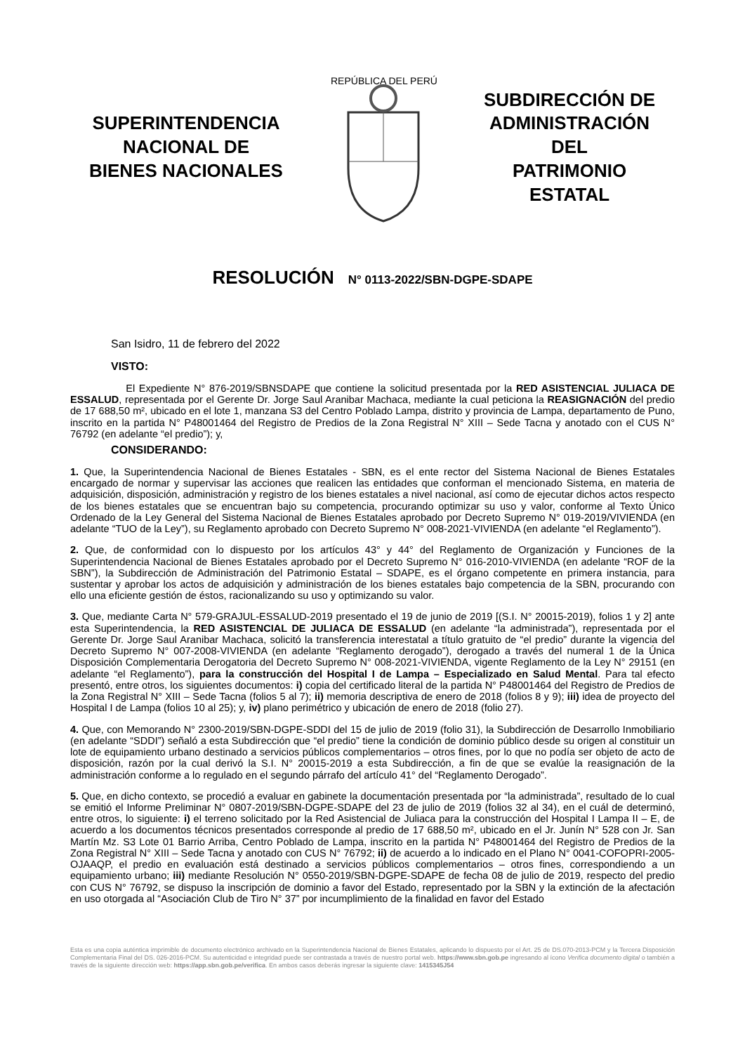SUPERINTENDENCIA
NACIONAL DE
BIENES NACIONALES
REPÚBLICA DEL PERÚ
SUBDIRECCIÓN DE
ADMINISTRACIÓN
DEL
PATRIMONIO
ESTATAL
RESOLUCIÓN N° 0113-2022/SBN-DGPE-SDAPE
San Isidro, 11 de febrero del 2022
VISTO:
El Expediente N° 876-2019/SBNSDAPE que contiene la solicitud presentada por la RED ASISTENCIAL JULIACA DE ESSALUD, representada por el Gerente Dr. Jorge Saul Aranibar Machaca, mediante la cual peticiona la REASIGNACIÓN del predio de 17 688,50 m², ubicado en el lote 1, manzana S3 del Centro Poblado Lampa, distrito y provincia de Lampa, departamento de Puno, inscrito en la partida N° P48001464 del Registro de Predios de la Zona Registral N° XIII – Sede Tacna y anotado con el CUS N° 76792 (en adelante “el predio”); y,
CONSIDERANDO:
1. Que, la Superintendencia Nacional de Bienes Estatales - SBN, es el ente rector del Sistema Nacional de Bienes Estatales encargado de normar y supervisar las acciones que realicen las entidades que conforman el mencionado Sistema, en materia de adquisición, disposición, administración y registro de los bienes estatales a nivel nacional, así como de ejecutar dichos actos respecto de los bienes estatales que se encuentran bajo su competencia, procurando optimizar su uso y valor, conforme al Texto Único Ordenado de la Ley General del Sistema Nacional de Bienes Estatales aprobado por Decreto Supremo N° 019-2019/VIVIENDA (en adelante “TUO de la Ley”), su Reglamento aprobado con Decreto Supremo N° 008-2021-VIVIENDA (en adelante “el Reglamento”).
2. Que, de conformidad con lo dispuesto por los artículos 43° y 44° del Reglamento de Organización y Funciones de la Superintendencia Nacional de Bienes Estatales aprobado por el Decreto Supremo N° 016-2010-VIVIENDA (en adelante “ROF de la SBN”), la Subdirección de Administración del Patrimonio Estatal – SDAPE, es el órgano competente en primera instancia, para sustentar y aprobar los actos de adquisición y administración de los bienes estatales bajo competencia de la SBN, procurando con ello una eficiente gestión de éstos, racionalizando su uso y optimizando su valor.
3. Que, mediante Carta N° 579-GRAJUL-ESSALUD-2019 presentado el 19 de junio de 2019 [(S.I. N° 20015-2019), folios 1 y 2] ante esta Superintendencia, la RED ASISTENCIAL DE JULIACA DE ESSALUD (en adelante “la administrada”), representada por el Gerente Dr. Jorge Saul Aranibar Machaca, solicitó la transferencia interestatal a título gratuito de “el predio” durante la vigencia del Decreto Supremo N° 007-2008-VIVIENDA (en adelante “Reglamento derogado”), derogado a través del numeral 1 de la Única Disposición Complementaria Derogatoria del Decreto Supremo N° 008-2021-VIVIENDA, vigente Reglamento de la Ley N° 29151 (en adelante “el Reglamento”), para la construcción del Hospital I de Lampa – Especializado en Salud Mental. Para tal efecto presentó, entre otros, los siguientes documentos: i) copia del certificado literal de la partida N° P48001464 del Registro de Predios de la Zona Registral N° XIII – Sede Tacna (folios 5 al 7); ii) memoria descriptiva de enero de 2018 (folios 8 y 9); iii) idea de proyecto del Hospital I de Lampa (folios 10 al 25); y, iv) plano perimétrico y ubicación de enero de 2018 (folio 27).
4. Que, con Memorando N° 2300-2019/SBN-DGPE-SDDI del 15 de julio de 2019 (folio 31), la Subdirección de Desarrollo Inmobiliario (en adelante “SDDI”) señaló a esta Subdirección que “el predio” tiene la condición de dominio público desde su origen al constituir un lote de equipamiento urbano destinado a servicios públicos complementarios – otros fines, por lo que no podía ser objeto de acto de disposición, razón por la cual derivó la S.I. N° 20015-2019 a esta Subdirección, a fin de que se evalúe la reasignación de la administración conforme a lo regulado en el segundo párrafo del artículo 41° del “Reglamento Derogado”.
5. Que, en dicho contexto, se procedió a evaluar en gabinete la documentación presentada por “la administrada”, resultado de lo cual se emitió el Informe Preliminar N° 0807-2019/SBN-DGPE-SDAPE del 23 de julio de 2019 (folios 32 al 34), en el cuál de determinó, entre otros, lo siguiente: i) el terreno solicitado por la Red Asistencial de Juliaca para la construcción del Hospital I Lampa II – E, de acuerdo a los documentos técnicos presentados corresponde al predio de 17 688,50 m², ubicado en el Jr. Junín N° 528 con Jr. San Martín Mz. S3 Lote 01 Barrio Arriba, Centro Poblado de Lampa, inscrito en la partida N° P48001464 del Registro de Predios de la Zona Registral N° XIII – Sede Tacna y anotado con CUS N° 76792; ii) de acuerdo a lo indicado en el Plano N° 0041-COFOPRI-2005-OJAAQP, el predio en evaluación está destinado a servicios públicos complementarios – otros fines, correspondiendo a un equipamiento urbano; iii) mediante Resolución N° 0550-2019/SBN-DGPE-SDAPE de fecha 08 de julio de 2019, respecto del predio con CUS N° 76792, se dispuso la inscripción de dominio a favor del Estado, representado por la SBN y la extinción de la afectación en uso otorgada al “Asociación Club de Tiro N° 37” por incumplimiento de la finalidad en favor del Estado
Esta es una copia auténtica imprimible de documento electrónico archivado en la Superintendencia Nacional de Bienes Estatales, aplicando lo dispuesto por el Art. 25 de DS.070-2013-PCM y la Tercera Disposición Complementaria Final del DS. 026-2016-PCM. Su autenticidad e integridad puede ser contrastada a través de nuestro portal web. https://www.sbn.gob.pe ingresando al ícono Verifica documento digital o también a través de la siguiente dirección web: https://app.sbn.gob.pe/verifica. En ambos casos deberás ingresar la siguiente clave: 1415345J54